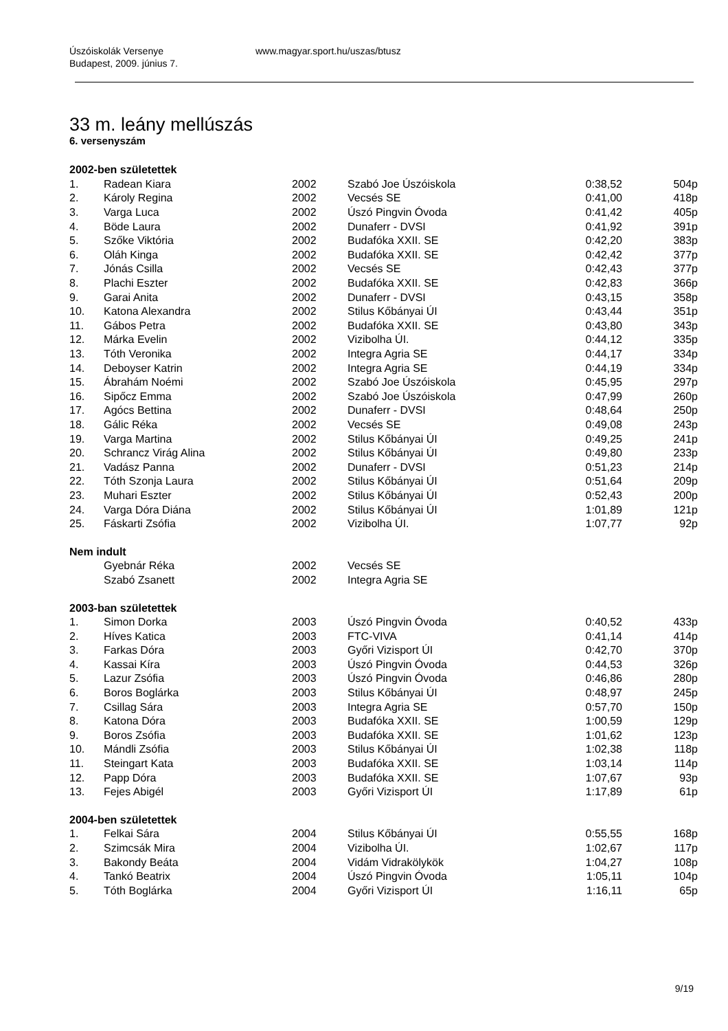Úszóiskolák Versenye
Budapest, 2009. június 7. www.magyar.sport.hu/uszas/btusz
33 m. leány mellúszás
6. versenyszám
| 2002-ben születettek | | | | | |
| 1. | Radean Kiara | 2002 | Szabó Joe Úszóiskola | 0:38,52 | 504p |
| 2. | Károly Regina | 2002 | Vecsés SE | 0:41,00 | 418p |
| 3. | Varga Luca | 2002 | Úszó Pingvin Óvoda | 0:41,42 | 405p |
| 4. | Böde Laura | 2002 | Dunaferr - DVSI | 0:41,92 | 391p |
| 5. | Szőke Viktória | 2002 | Budafóka XXII. SE | 0:42,20 | 383p |
| 6. | Oláh Kinga | 2002 | Budafóka XXII. SE | 0:42,42 | 377p |
| 7. | Jónás Csilla | 2002 | Vecsés SE | 0:42,43 | 377p |
| 8. | Plachi Eszter | 2002 | Budafóka XXII. SE | 0:42,83 | 366p |
| 9. | Garai Anita | 2002 | Dunaferr - DVSI | 0:43,15 | 358p |
| 10. | Katona Alexandra | 2002 | Stilus Kőbányai ÚI | 0:43,44 | 351p |
| 11. | Gábos Petra | 2002 | Budafóka XXII. SE | 0:43,80 | 343p |
| 12. | Márka Evelin | 2002 | Vizibolha ÚI. | 0:44,12 | 335p |
| 13. | Tóth Veronika | 2002 | Integra Agria SE | 0:44,17 | 334p |
| 14. | Deboyser Katrin | 2002 | Integra Agria SE | 0:44,19 | 334p |
| 15. | Ábrahám Noémi | 2002 | Szabó Joe Úszóiskola | 0:45,95 | 297p |
| 16. | Sipőcz Emma | 2002 | Szabó Joe Úszóiskola | 0:47,99 | 260p |
| 17. | Agócs Bettina | 2002 | Dunaferr - DVSI | 0:48,64 | 250p |
| 18. | Gálic Réka | 2002 | Vecsés SE | 0:49,08 | 243p |
| 19. | Varga Martina | 2002 | Stilus Kőbányai ÚI | 0:49,25 | 241p |
| 20. | Schrancz Virág Alina | 2002 | Stilus Kőbányai ÚI | 0:49,80 | 233p |
| 21. | Vadász Panna | 2002 | Dunaferr - DVSI | 0:51,23 | 214p |
| 22. | Tóth Szonja Laura | 2002 | Stilus Kőbányai ÚI | 0:51,64 | 209p |
| 23. | Muhari Eszter | 2002 | Stilus Kőbányai ÚI | 0:52,43 | 200p |
| 24. | Varga Dóra Diána | 2002 | Stilus Kőbányai ÚI | 1:01,89 | 121p |
| 25. | Fáskarti Zsófia | 2002 | Vizibolha ÚI. | 1:07,77 | 92p |
| Nem indult | | | | | |
| | Gyebnár Réka | 2002 | Vecsés SE | | |
| | Szabó Zsanett | 2002 | Integra Agria SE | | |
| 2003-ban születettek | | | | | |
| 1. | Simon Dorka | 2003 | Úszó Pingvin Óvoda | 0:40,52 | 433p |
| 2. | Híves Katica | 2003 | FTC-VIVA | 0:41,14 | 414p |
| 3. | Farkas Dóra | 2003 | Győri Vizisport ÚI | 0:42,70 | 370p |
| 4. | Kassai Kíra | 2003 | Úszó Pingvin Óvoda | 0:44,53 | 326p |
| 5. | Lazur Zsófia | 2003 | Úszó Pingvin Óvoda | 0:46,86 | 280p |
| 6. | Boros Boglárka | 2003 | Stilus Kőbányai ÚI | 0:48,97 | 245p |
| 7. | Csillag Sára | 2003 | Integra Agria SE | 0:57,70 | 150p |
| 8. | Katona Dóra | 2003 | Budafóka XXII. SE | 1:00,59 | 129p |
| 9. | Boros Zsófia | 2003 | Budafóka XXII. SE | 1:01,62 | 123p |
| 10. | Mándli Zsófia | 2003 | Stilus Kőbányai ÚI | 1:02,38 | 118p |
| 11. | Steingart Kata | 2003 | Budafóka XXII. SE | 1:03,14 | 114p |
| 12. | Papp Dóra | 2003 | Budafóka XXII. SE | 1:07,67 | 93p |
| 13. | Fejes Abigél | 2003 | Győri Vizisport ÚI | 1:17,89 | 61p |
| 2004-ben születettek | | | | | |
| 1. | Felkai Sára | 2004 | Stilus Kőbányai ÚI | 0:55,55 | 168p |
| 2. | Szimcsák Mira | 2004 | Vizibolha ÚI. | 1:02,67 | 117p |
| 3. | Bakondy Beáta | 2004 | Vidám Vidrakölykök | 1:04,27 | 108p |
| 4. | Tankó Beatrix | 2004 | Úszó Pingvin Óvoda | 1:05,11 | 104p |
| 5. | Tóth Boglárka | 2004 | Győri Vizisport ÚI | 1:16,11 | 65p |
9/19